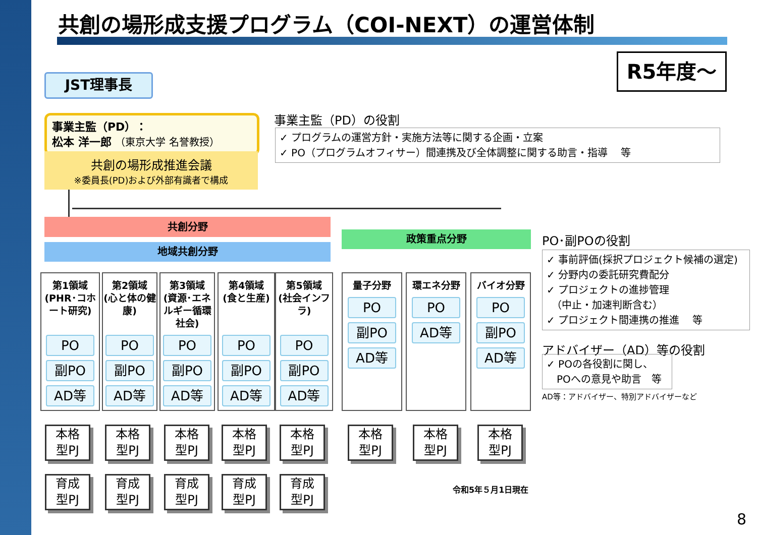共創の場形成支援プログラム（COI-NEXT）の運営体制
R5年度～
JST理事長
事業主監（PD）：
松本 洋一郎 （東京大学 名誉教授）
共創の場形成推進会議
※委員長(PD)および外部有識者で構成
事業主監（PD）の役割
✓ プログラムの運営方針・実施方法等に関する企画・立案
✓ PO（プログラムオフィサー）間連携及び全体調整に関する助言・指導　 等
共創分野
地域共創分野
政策重点分野
第1領域
(PHR･コホート研究)
PO
副PO
AD等
第2領域
(心と体の健康)
PO
副PO
AD等
第3領域
(資源･エネルギー循環社会)
PO
副PO
AD等
第4領域
(食と生産)
PO
副PO
AD等
第5領域
(社会インフラ)
PO
副PO
AD等
量子分野
PO
副PO
AD等
環エネ分野
PO
AD等
バイオ分野
PO
副PO
AD等
PO･副POの役割
✓ 事前評価(採択プロジェクト候補の選定)
✓ 分野内の委託研究費配分
✓ プロジェクトの進捗管理
　（中止・加速判断含む）
✓ プロジェクト間連携の推進　 等
アドバイザー（AD）等の役割
✓ POの各役割に関し、
　POへの意見や助言　等
AD等：アドバイザー、特別アドバイザーなど
本格
型PJ
本格
型PJ
本格
型PJ
本格
型PJ
本格
型PJ
本格
型PJ
本格
型PJ
本格
型PJ
育成
型PJ
育成
型PJ
育成
型PJ
育成
型PJ
育成
型PJ
令和5年５月1日現在
8